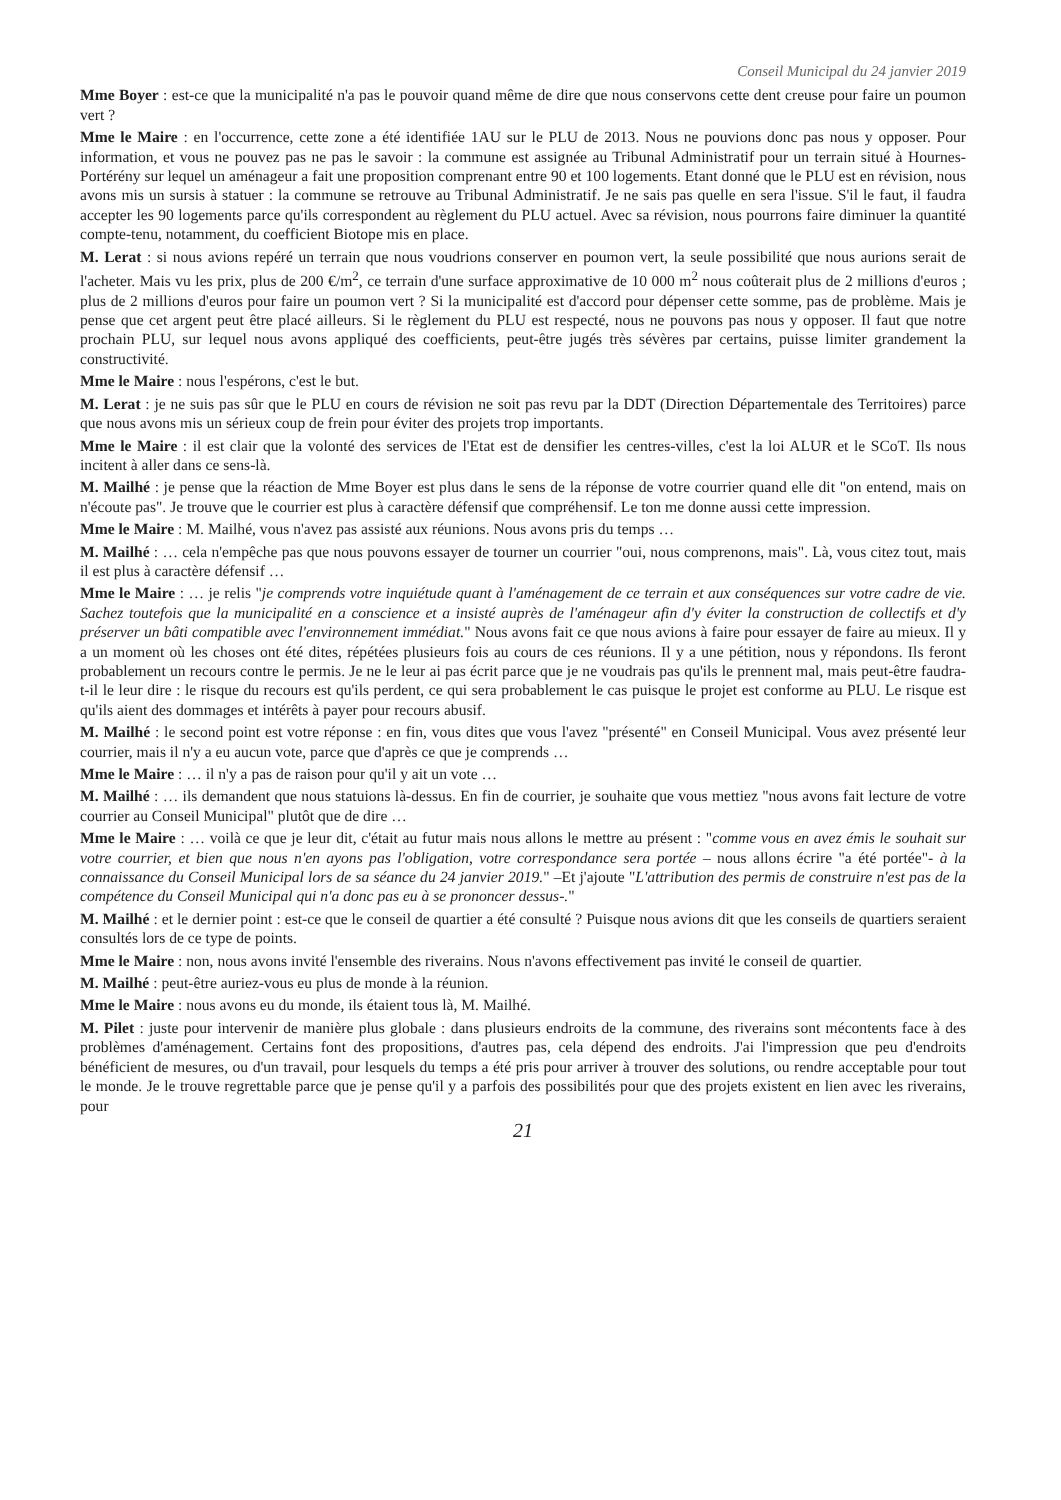Conseil Municipal du 24 janvier 2019
Mme Boyer : est-ce que la municipalité n'a pas le pouvoir quand même de dire que nous conservons cette dent creuse pour faire un poumon vert ?
Mme le Maire : en l'occurrence, cette zone a été identifiée 1AU sur le PLU de 2013. Nous ne pouvions donc pas nous y opposer. Pour information, et vous ne pouvez pas ne pas le savoir : la commune est assignée au Tribunal Administratif pour un terrain situé à Hournes-Portérény sur lequel un aménageur a fait une proposition comprenant entre 90 et 100 logements. Etant donné que le PLU est en révision, nous avons mis un sursis à statuer : la commune se retrouve au Tribunal Administratif. Je ne sais pas quelle en sera l'issue. S'il le faut, il faudra accepter les 90 logements parce qu'ils correspondent au règlement du PLU actuel. Avec sa révision, nous pourrons faire diminuer la quantité compte-tenu, notamment, du coefficient Biotope mis en place.
M. Lerat : si nous avions repéré un terrain que nous voudrions conserver en poumon vert, la seule possibilité que nous aurions serait de l'acheter. Mais vu les prix, plus de 200 €/m<sup>2</sup>, ce terrain d'une surface approximative de 10 000 m<sup>2</sup> nous coûterait plus de 2 millions d'euros ; plus de 2 millions d'euros pour faire un poumon vert ? Si la municipalité est d'accord pour dépenser cette somme, pas de problème. Mais je pense que cet argent peut être placé ailleurs. Si le règlement du PLU est respecté, nous ne pouvons pas nous y opposer. Il faut que notre prochain PLU, sur lequel nous avons appliqué des coefficients, peut-être jugés très sévères par certains, puisse limiter grandement la constructivité.
Mme le Maire : nous l'espérons, c'est le but.
M. Lerat : je ne suis pas sûr que le PLU en cours de révision ne soit pas revu par la DDT (Direction Départementale des Territoires) parce que nous avons mis un sérieux coup de frein pour éviter des projets trop importants.
Mme le Maire : il est clair que la volonté des services de l'Etat est de densifier les centres-villes, c'est la loi ALUR et le SCoT. Ils nous incitent à aller dans ce sens-là.
M. Mailhé : je pense que la réaction de Mme Boyer est plus dans le sens de la réponse de votre courrier quand elle dit "on entend, mais on n'écoute pas". Je trouve que le courrier est plus à caractère défensif que compréhensif. Le ton me donne aussi cette impression.
Mme le Maire : M. Mailhé, vous n'avez pas assisté aux réunions. Nous avons pris du temps …
M. Mailhé : … cela n'empêche pas que nous pouvons essayer de tourner un courrier "oui, nous comprenons, mais". Là, vous citez tout, mais il est plus à caractère défensif …
Mme le Maire : … je relis "je comprends votre inquiétude quant à l'aménagement de ce terrain et aux conséquences sur votre cadre de vie. Sachez toutefois que la municipalité en a conscience et a insisté auprès de l'aménageur afin d'y éviter la construction de collectifs et d'y préserver un bâti compatible avec l'environnement immédiat." Nous avons fait ce que nous avions à faire pour essayer de faire au mieux. Il y a un moment où les choses ont été dites, répétées plusieurs fois au cours de ces réunions. Il y a une pétition, nous y répondons. Ils feront probablement un recours contre le permis. Je ne le leur ai pas écrit parce que je ne voudrais pas qu'ils le prennent mal, mais peut-être faudra-t-il le leur dire : le risque du recours est qu'ils perdent, ce qui sera probablement le cas puisque le projet est conforme au PLU. Le risque est qu'ils aient des dommages et intérêts à payer pour recours abusif.
M. Mailhé : le second point est votre réponse : en fin, vous dites que vous l'avez "présenté" en Conseil Municipal. Vous avez présenté leur courrier, mais il n'y a eu aucun vote, parce que d'après ce que je comprends …
Mme le Maire : … il n'y a pas de raison pour qu'il y ait un vote …
M. Mailhé : … ils demandent que nous statuions là-dessus. En fin de courrier, je souhaite que vous mettiez "nous avons fait lecture de votre courrier au Conseil Municipal" plutôt que de dire …
Mme le Maire : … voilà ce que je leur dit, c'était au futur mais nous allons le mettre au présent : "comme vous en avez émis le souhait sur votre courrier, et bien que nous n'en ayons pas l'obligation, votre correspondance sera portée – nous allons écrire "a été portée"- à la connaissance du Conseil Municipal lors de sa séance du 24 janvier 2019." –Et j'ajoute "L'attribution des permis de construire n'est pas de la compétence du Conseil Municipal qui n'a donc pas eu à se prononcer dessus-."
M. Mailhé : et le dernier point : est-ce que le conseil de quartier a été consulté ? Puisque nous avions dit que les conseils de quartiers seraient consultés lors de ce type de points.
Mme le Maire : non, nous avons invité l'ensemble des riverains. Nous n'avons effectivement pas invité le conseil de quartier.
M. Mailhé : peut-être auriez-vous eu plus de monde à la réunion.
Mme le Maire : nous avons eu du monde, ils étaient tous là, M. Mailhé.
M. Pilet : juste pour intervenir de manière plus globale : dans plusieurs endroits de la commune, des riverains sont mécontents face à des problèmes d'aménagement. Certains font des propositions, d'autres pas, cela dépend des endroits. J'ai l'impression que peu d'endroits bénéficient de mesures, ou d'un travail, pour lesquels du temps a été pris pour arriver à trouver des solutions, ou rendre acceptable pour tout le monde. Je le trouve regrettable parce que je pense qu'il y a parfois des possibilités pour que des projets existent en lien avec les riverains, pour
21